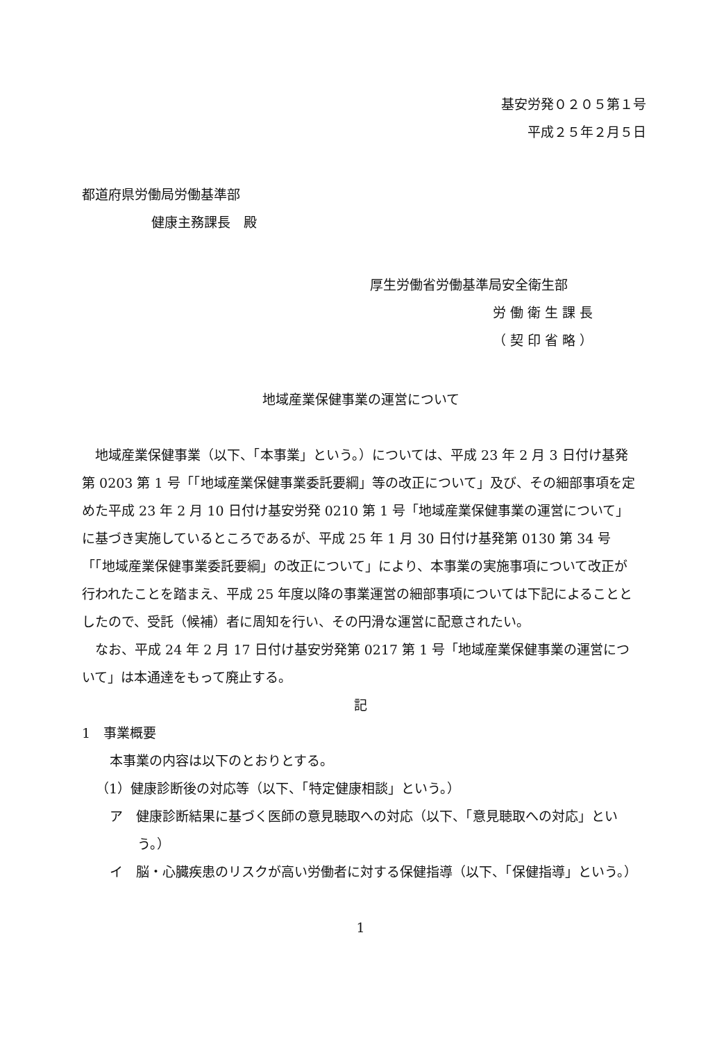基安労発０２０５第１号
平成２５年２月５日
都道府県労働局労働基準部
健康主務課長　殿
厚生労働省労働基準局安全衛生部
労 働 衛 生 課 長
（ 契 印 省 略 ）
地域産業保健事業の運営について
地域産業保健事業（以下、「本事業」という。）については、平成 23 年 2 月 3 日付け基発第 0203 第 1 号「「地域産業保健事業委託要綱」等の改正について」及び、その細部事項を定めた平成 23 年 2 月 10 日付け基安労発 0210 第 1 号「地域産業保健事業の運営について」に基づき実施しているところであるが、平成 25 年 1 月 30 日付け基発第 0130 第 34 号「「地域産業保健事業委託要綱」の改正について」により、本事業の実施事項について改正が行われたことを踏まえ、平成 25 年度以降の事業運営の細部事項については下記によることとしたので、受託（候補）者に周知を行い、その円滑な運営に配意されたい。
なお、平成 24 年 2 月 17 日付け基安労発第 0217 第 1 号「地域産業保健事業の運営について」は本通達をもって廃止する。
記
1　事業概要
本事業の内容は以下のとおりとする。
（1）健康診断後の対応等（以下、「特定健康相談」という。）
ア　健康診断結果に基づく医師の意見聴取への対応（以下、「意見聴取への対応」という。）
イ　脳・心臓疾患のリスクが高い労働者に対する保健指導（以下、「保健指導」という。）
1